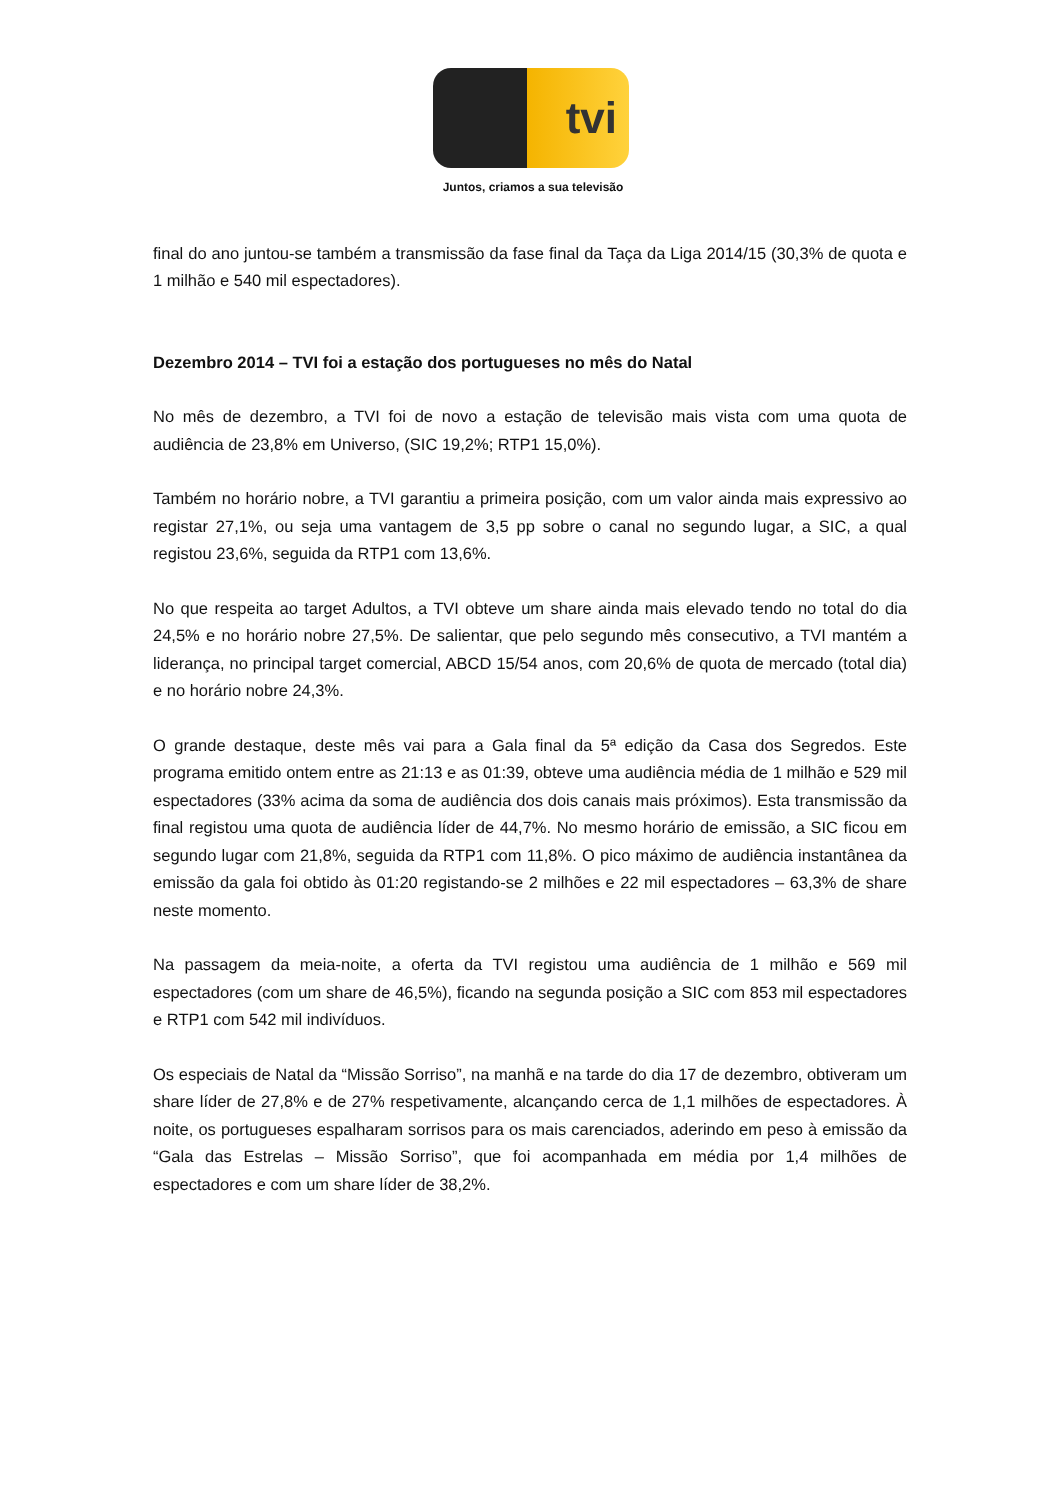tvi
Juntos, criamos a sua televisão
final do ano juntou-se também a transmissão da fase final da Taça da Liga 2014/15 (30,3% de quota e 1 milhão e 540 mil espectadores).
Dezembro 2014 – TVI foi a estação dos portugueses no mês do Natal
No mês de dezembro, a TVI foi de novo a estação de televisão mais vista com uma quota de audiência de 23,8% em Universo, (SIC 19,2%; RTP1 15,0%).
Também no horário nobre, a TVI garantiu a primeira posição, com um valor ainda mais expressivo ao registar 27,1%, ou seja uma vantagem de 3,5 pp sobre o canal no segundo lugar, a SIC, a qual registou 23,6%, seguida da RTP1 com 13,6%.
No que respeita ao target Adultos, a TVI obteve um share ainda mais elevado tendo no total do dia 24,5% e no horário nobre 27,5%. De salientar, que pelo segundo mês consecutivo, a TVI mantém a liderança, no principal target comercial, ABCD 15/54 anos, com 20,6% de quota de mercado (total dia) e no horário nobre 24,3%.
O grande destaque, deste mês vai para a Gala final da 5ª edição da Casa dos Segredos. Este programa emitido ontem entre as 21:13 e as 01:39, obteve uma audiência média de 1 milhão e 529 mil espectadores (33% acima da soma de audiência dos dois canais mais próximos). Esta transmissão da final registou uma quota de audiência líder de 44,7%. No mesmo horário de emissão, a SIC ficou em segundo lugar com 21,8%, seguida da RTP1 com 11,8%. O pico máximo de audiência instantânea da emissão da gala foi obtido às 01:20 registando-se 2 milhões e 22 mil espectadores – 63,3% de share neste momento.
Na passagem da meia-noite, a oferta da TVI registou uma audiência de 1 milhão e 569 mil espectadores (com um share de 46,5%), ficando na segunda posição a SIC com 853 mil espectadores e RTP1 com 542 mil indivíduos.
Os especiais de Natal da “Missão Sorriso”, na manhã e na tarde do dia 17 de dezembro, obtiveram um share líder de 27,8% e de 27% respetivamente, alcançando cerca de 1,1 milhões de espectadores. À noite, os portugueses espalharam sorrisos para os mais carenciados, aderindo em peso à emissão da “Gala das Estrelas – Missão Sorriso”, que foi acompanhada em média por 1,4 milhões de espectadores e com um share líder de 38,2%.